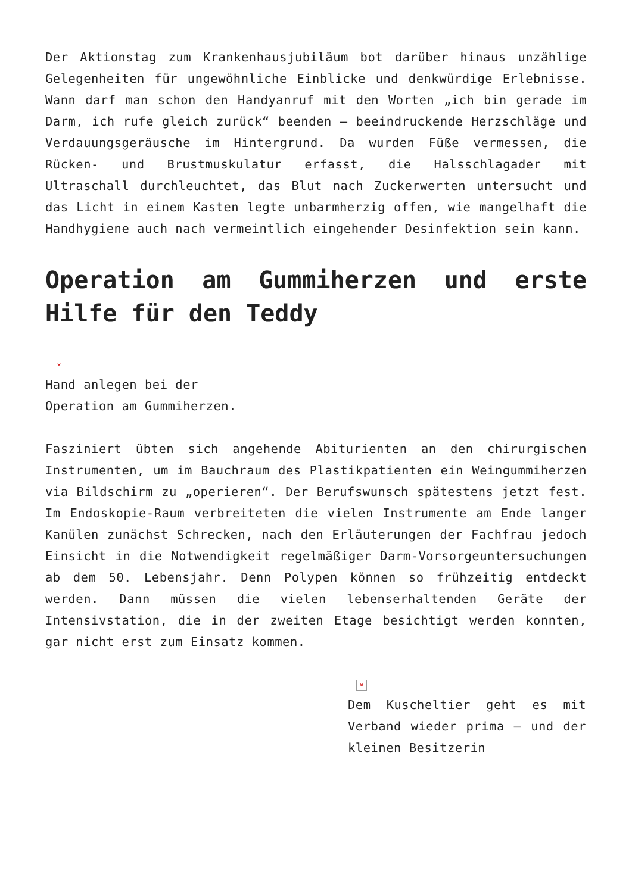Der Aktionstag zum Krankenhausjubiläum bot darüber hinaus unzählige Gelegenheiten für ungewöhnliche Einblicke und denkwürdige Erlebnisse. Wann darf man schon den Handyanruf mit den Worten „ich bin gerade im Darm, ich rufe gleich zurück“ beenden – beeindruckende Herzschläge und Verdauungsgeräusche im Hintergrund. Da wurden Füße vermessen, die Rücken- und Brustmuskulatur erfasst, die Halsschlagader mit Ultraschall durchleuchtet, das Blut nach Zuckerwerten untersucht und das Licht in einem Kasten legte unbarmherzig offen, wie mangelhaft die Handhygiene auch nach vermeintlich eingehender Desinfektion sein kann.
Operation am Gummiherzen und erste Hilfe für den Teddy
×
Hand anlegen bei der
Operation am Gummiherzen.
Fasziniert übten sich angehende Abiturienten an den chirurgischen Instrumenten, um im Bauchraum des Plastikpatienten ein Weingummiherzen via Bildschirm zu „operieren“. Der Berufswunsch spätestens jetzt fest. Im Endoskopie-Raum verbreiteten die vielen Instrumente am Ende langer Kanülen zunächst Schrecken, nach den Erläuterungen der Fachfrau jedoch Einsicht in die Notwendigkeit regelmäßiger Darm-Vorsorgeuntersuchungen ab dem 50. Lebensjahr. Denn Polypen können so frühzeitig entdeckt werden. Dann müssen die vielen lebenserhaltenden Geräte der Intensivstation, die in der zweiten Etage besichtigt werden konnten, gar nicht erst zum Einsatz kommen.
×
Dem Kuscheltier geht es mit Verband wieder prima – und der kleinen Besitzerin